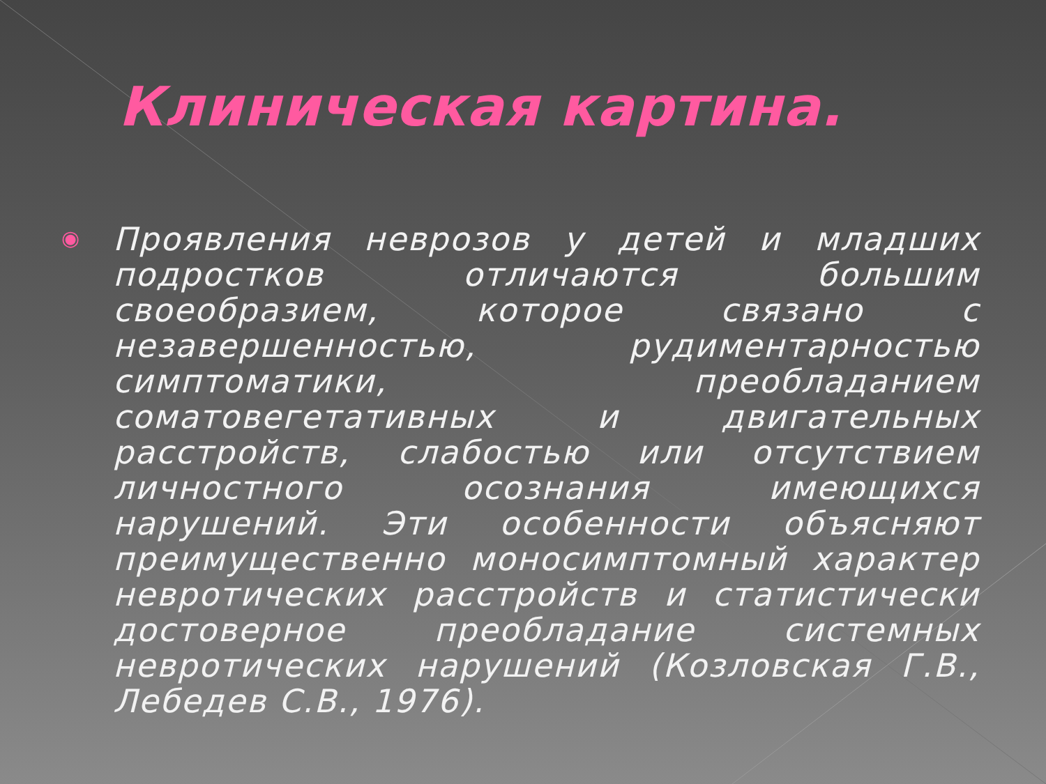Клиническая картина.
◉
Проявления неврозов у детей и младших подростков отличаются большим своеобразием, которое связано с незавершенностью, рудиментарностью симптоматики, преобладанием соматовегетативных и двигательных расстройств, слабостью или отсутствием личностного осознания имеющихся нарушений. Эти особенности объясняют преимущественно моносимптомный характер невротических расстройств и статистически достоверное преобладание системных невротических нарушений (Козловская Г.В., Лебедев С.В., 1976).